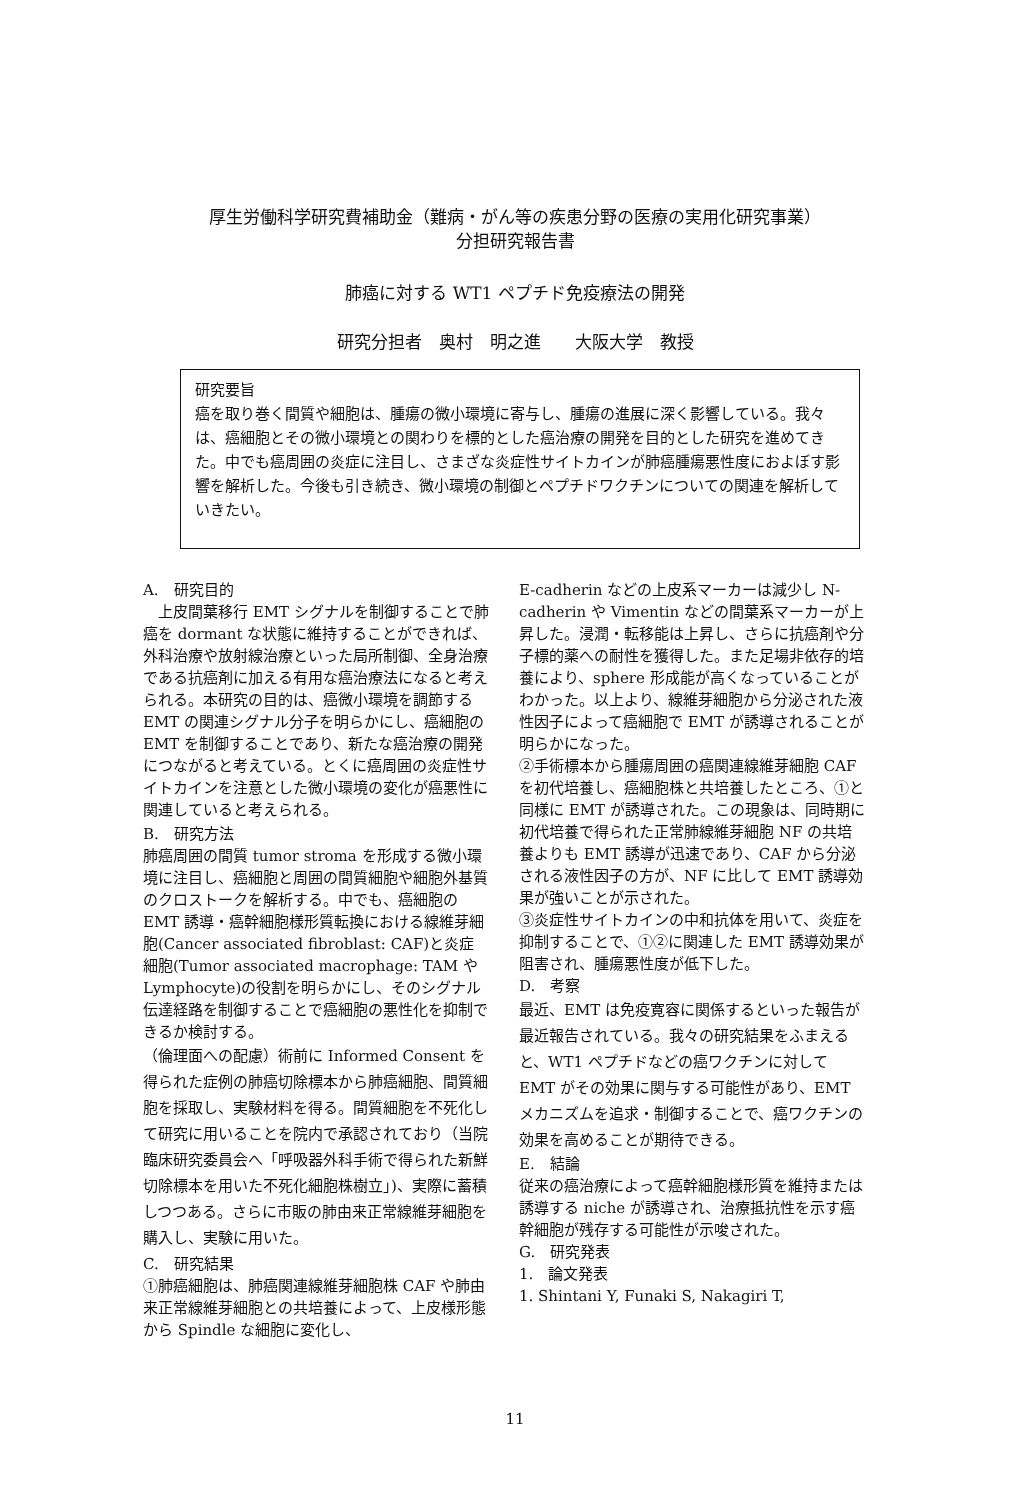厚生労働科学研究費補助金（難病・がん等の疾患分野の医療の実用化研究事業）
分担研究報告書
肺癌に対する WT1 ペプチド免疫療法の開発
研究分担者　奥村　明之進　　大阪大学　教授
研究要旨
癌を取り巻く間質や細胞は、腫瘍の微小環境に寄与し、腫瘍の進展に深く影響している。我々は、癌細胞とその微小環境との関わりを標的とした癌治療の開発を目的とした研究を進めてきた。中でも癌周囲の炎症に注目し、さまざな炎症性サイトカインが肺癌腫瘍悪性度におよぼす影響を解析した。今後も引き続き、微小環境の制御とペプチドワクチンについての関連を解析していきたい。
A.　研究目的
　上皮間葉移行 EMT シグナルを制御することで肺癌を dormant な状態に維持することができれば、外科治療や放射線治療といった局所制御、全身治療である抗癌剤に加える有用な癌治療法になると考えられる。本研究の目的は、癌微小環境を調節する EMT の関連シグナル分子を明らかにし、癌細胞の EMT を制御することであり、新たな癌治療の開発につながると考えている。とくに癌周囲の炎症性サイトカインを注意とした微小環境の変化が癌悪性に関連していると考えられる。
B.　研究方法
肺癌周囲の間質 tumor stroma を形成する微小環境に注目し、癌細胞と周囲の間質細胞や細胞外基質のクロストークを解析する。中でも、癌細胞の EMT 誘導・癌幹細胞様形質転換における線維芽細胞(Cancer associated fibroblast: CAF)と炎症細胞(Tumor associated macrophage: TAM や Lymphocyte)の役割を明らかにし、そのシグナル伝達経路を制御することで癌細胞の悪性化を抑制できるか検討する。
（倫理面への配慮）術前に Informed Consent を得られた症例の肺癌切除標本から肺癌細胞、間質細胞を採取し、実験材料を得る。間質細胞を不死化して研究に用いることを院内で承認されており（当院臨床研究委員会へ「呼吸器外科手術で得られた新鮮切除標本を用いた不死化細胞株樹立」)、実際に蓄積しつつある。さらに市販の肺由来正常線維芽細胞を購入し、実験に用いた。
C.　研究結果
①肺癌細胞は、肺癌関連線維芽細胞株 CAF や肺由来正常線維芽細胞との共培養によって、上皮様形態から Spindle な細胞に変化し、
E-cadherin などの上皮系マーカーは減少し N-cadherin や Vimentin などの間葉系マーカーが上昇した。浸潤・転移能は上昇し、さらに抗癌剤や分子標的薬への耐性を獲得した。また足場非依存的培養により、sphere 形成能が高くなっていることがわかった。以上より、線維芽細胞から分泌された液性因子によって癌細胞で EMT が誘導されることが明らかになった。
②手術標本から腫瘍周囲の癌関連線維芽細胞 CAF を初代培養し、癌細胞株と共培養したところ、①と同様に EMT が誘導された。この現象は、同時期に初代培養で得られた正常肺線維芽細胞 NF の共培養よりも EMT 誘導が迅速であり、CAF から分泌される液性因子の方が、NF に比して EMT 誘導効果が強いことが示された。
③炎症性サイトカインの中和抗体を用いて、炎症を抑制することで、①②に関連した EMT 誘導効果が阻害され、腫瘍悪性度が低下した。
D.　考察
最近、EMT は免疫寛容に関係するといった報告が最近報告されている。我々の研究結果をふまえると、WT1 ペプチドなどの癌ワクチンに対して EMT がその効果に関与する可能性があり、EMT メカニズムを追求・制御することで、癌ワクチンの効果を高めることが期待できる。
E.　結論
従来の癌治療によって癌幹細胞様形質を維持または誘導する niche が誘導され、治療抵抗性を示す癌幹細胞が残存する可能性が示唆された。
G.　研究発表
1.　論文発表
1. Shintani Y, Funaki S, Nakagiri T,
11